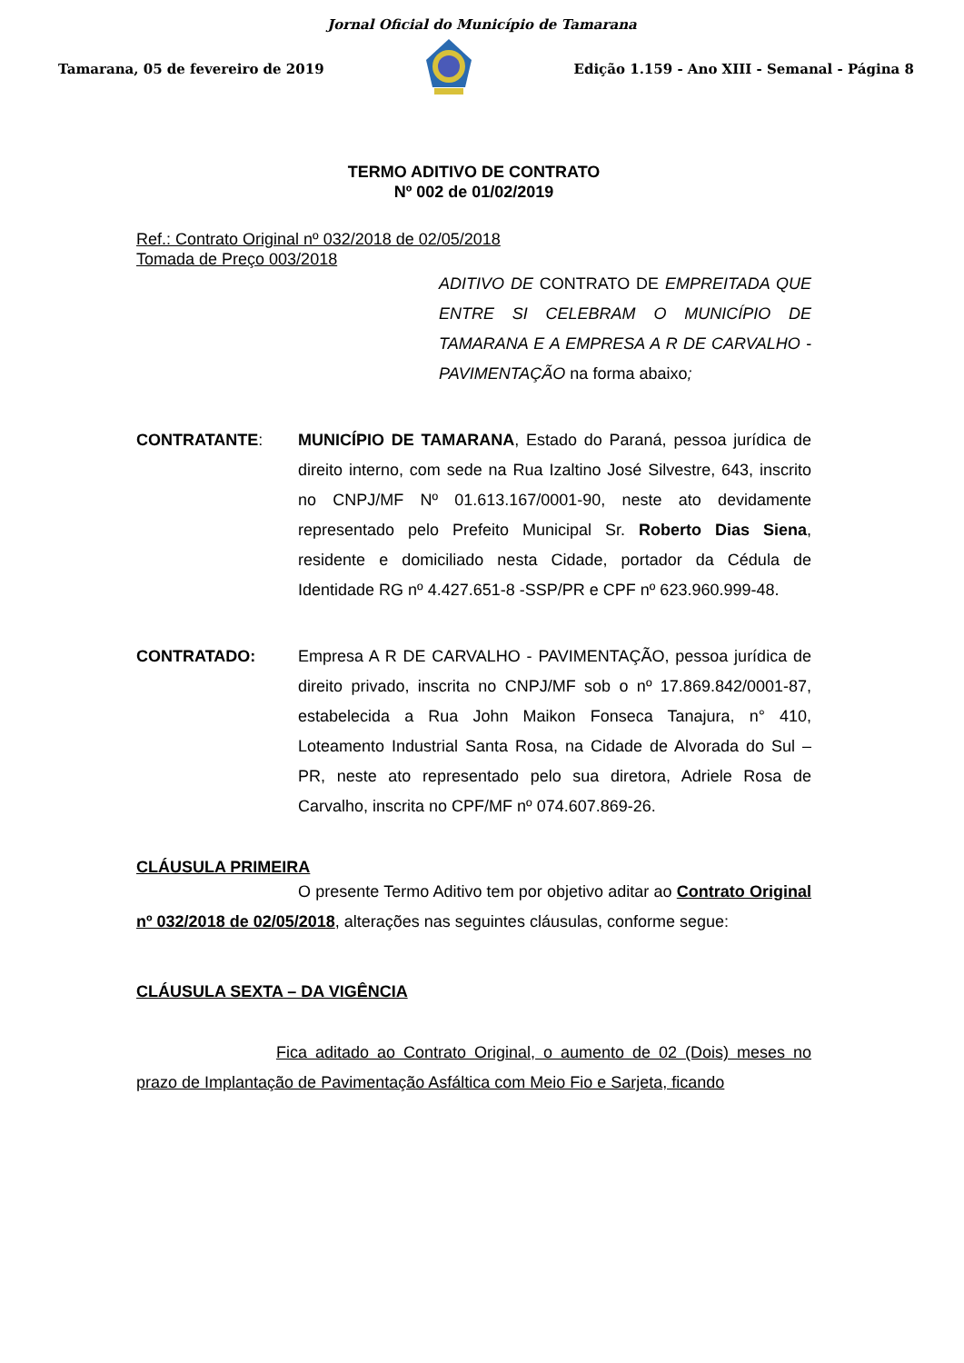Jornal Oficial do Município de Tamarana
Tamarana, 05 de fevereiro de 2019 Edição 1.159 - Ano XIII - Semanal - Página 8
TERMO ADITIVO DE CONTRATO
Nº 002 de 01/02/2019
Ref.: Contrato Original nº 032/2018 de 02/05/2018
Tomada de Preço 003/2018
ADITIVO DE CONTRATO DE EMPREITADA QUE ENTRE SI CELEBRAM O MUNICÍPIO DE TAMARANA E A EMPRESA A R DE CARVALHO - PAVIMENTAÇÃO na forma abaixo;
CONTRATANTE: MUNICÍPIO DE TAMARANA, Estado do Paraná, pessoa jurídica de direito interno, com sede na Rua Izaltino José Silvestre, 643, inscrito no CNPJ/MF Nº 01.613.167/0001-90, neste ato devidamente representado pelo Prefeito Municipal Sr. Roberto Dias Siena, residente e domiciliado nesta Cidade, portador da Cédula de Identidade RG nº 4.427.651-8 -SSP/PR e CPF nº 623.960.999-48.
CONTRATADO: Empresa A R DE CARVALHO - PAVIMENTAÇÃO, pessoa jurídica de direito privado, inscrita no CNPJ/MF sob o nº 17.869.842/0001-87, estabelecida a Rua John Maikon Fonseca Tanajura, n° 410, Loteamento Industrial Santa Rosa, na Cidade de Alvorada do Sul – PR, neste ato representado pelo sua diretora, Adriele Rosa de Carvalho, inscrita no CPF/MF nº 074.607.869-26.
CLÁUSULA PRIMEIRA
O presente Termo Aditivo tem por objetivo aditar ao Contrato Original nº 032/2018 de 02/05/2018, alterações nas seguintes cláusulas, conforme segue:
CLÁUSULA SEXTA – DA VIGÊNCIA
Fica aditado ao Contrato Original, o aumento de 02 (Dois) meses no prazo de Implantação de Pavimentação Asfáltica com Meio Fio e Sarjeta, ficando